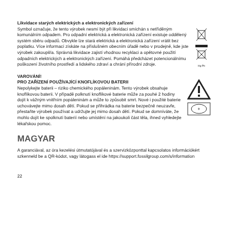Likvidace starých elektrických a elektronických zařízení
Hg Pb
Symbol označuje, že tento výrobek nesmí být při likvidaci smíchán s netříděným komunálním odpadem. Pro odpadní elektrická a elektronická zařízení existuje oddělený systém sběru odpadů. Obvykle lze stará elektrická a elektronická zařízení vrátit bez poplatku. Více informací získáte na příslušném obecním úřadě nebo v prodejně, kde jste výrobek zakoupil/a. Správná likvidace zajistí vhodnou recyklaci a opětovné použití odpadních elektrických a elektronických zařízení. Pomáhá předcházet potencionálnímu poškození životního prostředí a lidského zdraví a chrání přírodní zdroje.
VAROVÁNÍ!
PRO ZAŘÍZENÍ POUŽÍVAJÍCÍ KNOFLÍKOVOU BATERII
+
Nepolykejte baterii – riziko chemického popáleninám. Tento výrobek obsahuje knoflíkovou baterii. V případě polknutí knoflíkové baterie může za pouhé 2 hodiny dojít k vážným vnitřním popáleninám a může to způsobit smrt. Nové i použité baterie uchovávejte mimo dosah dětí. Pokud se přihrádka na baterie bezpečně neuzavře, přestaňte výrobek používat a udržujte jej mimo dosah dětí. Pokud se domníváte, že mohlo dojít ke spolknutí baterií nebo umístění na jakoukoli část těla, ihned vyhledejte lékařskou pomoc.
MAGYAR
A garanciával, az óra kezelési útmutatójával és a szervizközponttal kapcsolatos információkért szkenneld be a QR-kódot, vagy látogass el ide https://support.fossilgroup.com/s/information
22